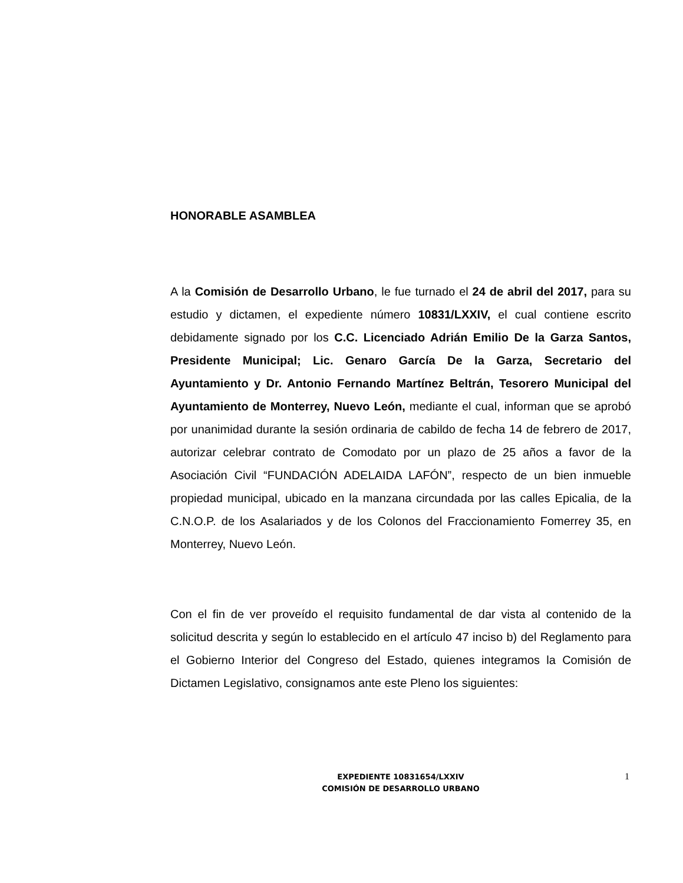HONORABLE ASAMBLEA
A la Comisión de Desarrollo Urbano, le fue turnado el 24 de abril del 2017, para su estudio y dictamen, el expediente número 10831/LXXIV, el cual contiene escrito debidamente signado por los C.C. Licenciado Adrián Emilio De la Garza Santos, Presidente Municipal; Lic. Genaro García De la Garza, Secretario del Ayuntamiento y Dr. Antonio Fernando Martínez Beltrán, Tesorero Municipal del Ayuntamiento de Monterrey, Nuevo León, mediante el cual, informan que se aprobó por unanimidad durante la sesión ordinaria de cabildo de fecha 14 de febrero de 2017, autorizar celebrar contrato de Comodato por un plazo de 25 años a favor de la Asociación Civil “FUNDACIÓN ADELAIDA LAFÓN”, respecto de un bien inmueble propiedad municipal, ubicado en la manzana circundada por las calles Epicalia, de la C.N.O.P. de los Asalariados y de los Colonos del Fraccionamiento Fomerrey 35, en Monterrey, Nuevo León.
Con el fin de ver proveído el requisito fundamental de dar vista al contenido de la solicitud descrita y según lo establecido en el artículo 47 inciso b) del Reglamento para el Gobierno Interior del Congreso del Estado, quienes integramos la Comisión de Dictamen Legislativo, consignamos ante este Pleno los siguientes:
EXPEDIENTE 10831654/LXXIV
COMISIÓN DE DESARROLLO URBANO
1